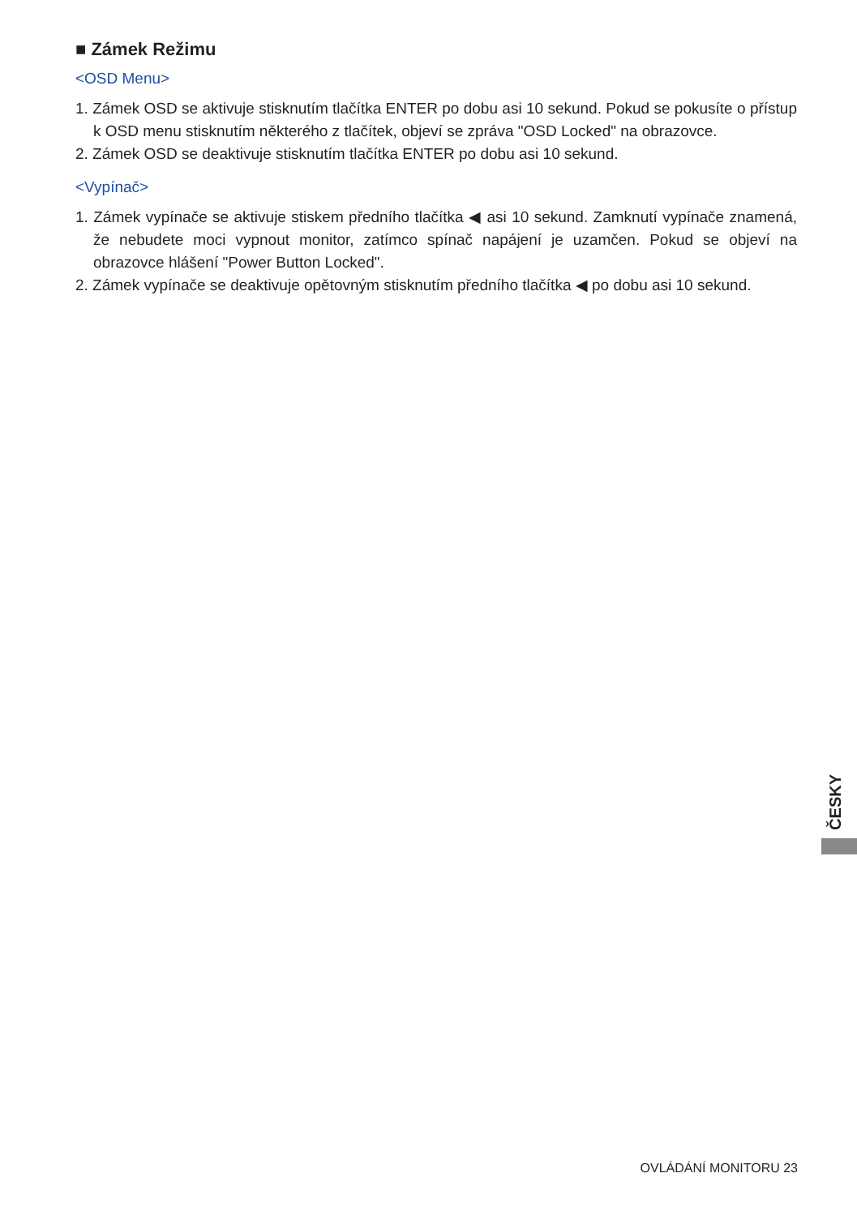■ Zámek Režimu
<OSD Menu>
1. Zámek OSD se aktivuje stisknutím tlačítka ENTER po dobu asi 10 sekund. Pokud se pokusíte o přístup k OSD menu stisknutím některého z tlačítek, objeví se zpráva "OSD Locked" na obrazovce.
2. Zámek OSD se deaktivuje stisknutím tlačítka ENTER po dobu asi 10 sekund.
<Vypínač>
1. Zámek vypínače se aktivuje stiskem předního tlačítka ◀ asi 10 sekund. Zamknutí vypínače znamená, že nebudete moci vypnout monitor, zatímco spínač napájení je uzamčen. Pokud se objeví na obrazovce hlášení "Power Button Locked".
2. Zámek vypínače se deaktivuje opětovným stisknutím předního tlačítka ◀ po dobu asi 10 sekund.
ČESKY
OVLÁDÁNÍ MONITORU 23